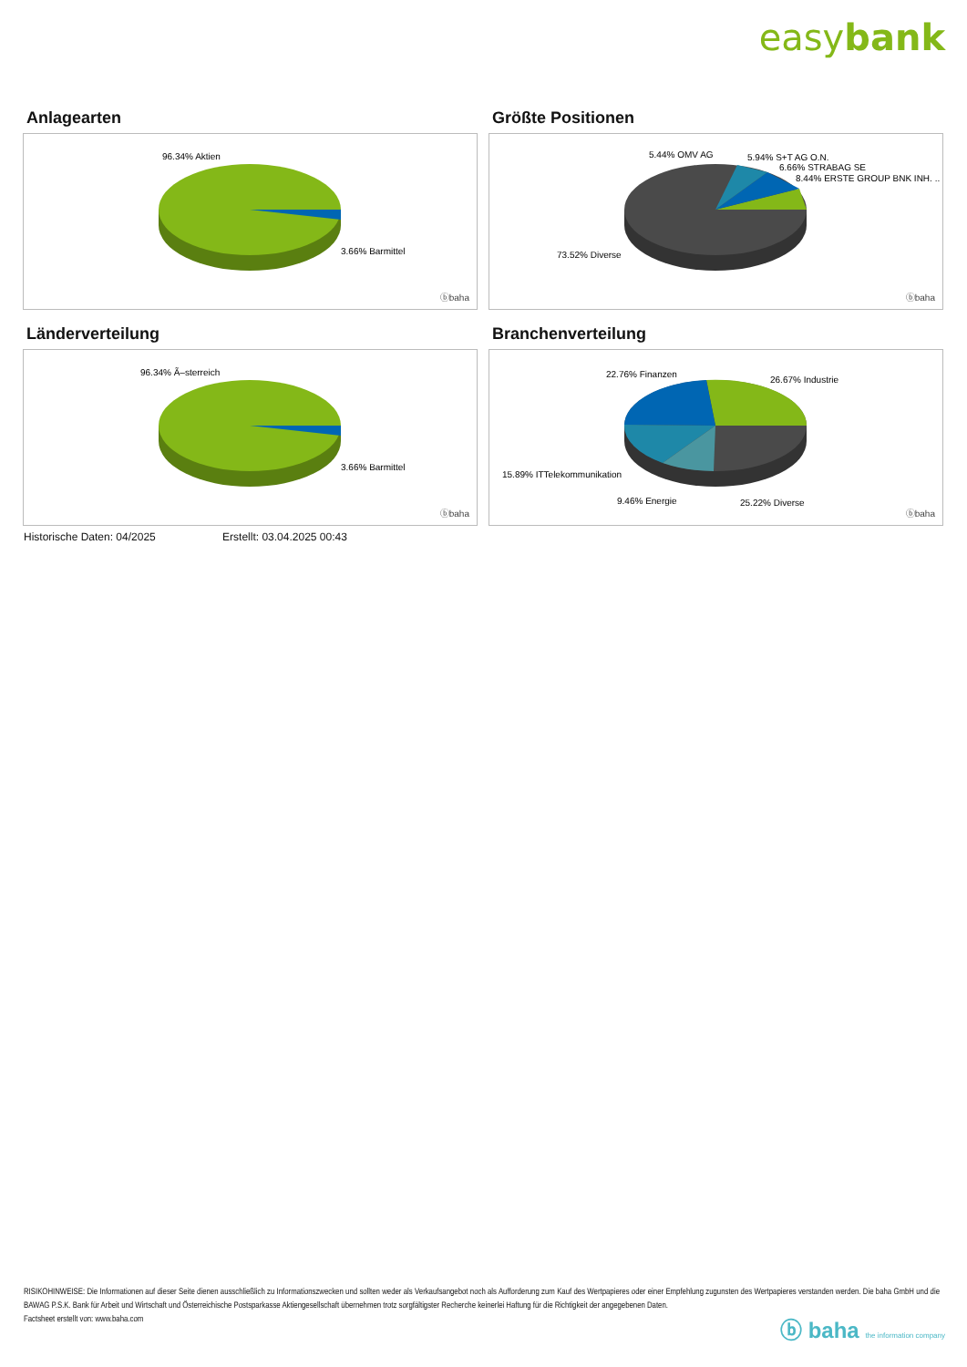easybank
Anlagearten
96.34% Aktien
3.66% Barmittel
ⓑbaha
Größte Positionen
5.44% OMV AG
5.94% S+T AG O.N.
6.66% STRABAG SE
8.44% ERSTE GROUP BNK INH. ..
73.52% Diverse
ⓑbaha
Länderverteilung
96.34% Ã–sterreich
3.66% Barmittel
ⓑbaha
Branchenverteilung
22.76% Finanzen
26.67% Industrie
15.89% ITTelekommunikation
9.46% Energie
25.22% Diverse
ⓑbaha
Historische Daten: 04/2025 Erstellt: 03.04.2025 00:43
RISIKOHINWEISE: Die Informationen auf dieser Seite dienen ausschließlich zu Informationszwecken und sollten weder als Verkaufsangebot noch als Aufforderung zum Kauf des Wertpapieres oder einer Empfehlung zugunsten des Wertpapieres verstanden werden. Die baha GmbH und die BAWAG P.S.K. Bank für Arbeit und Wirtschaft und Österreichische Postsparkasse Aktiengesellschaft übernehmen trotz sorgfältigster Recherche keinerlei Haftung für die Richtigkeit der angegebenen Daten.
Factsheet erstellt von: www.baha.com
ⓑ baha the information company